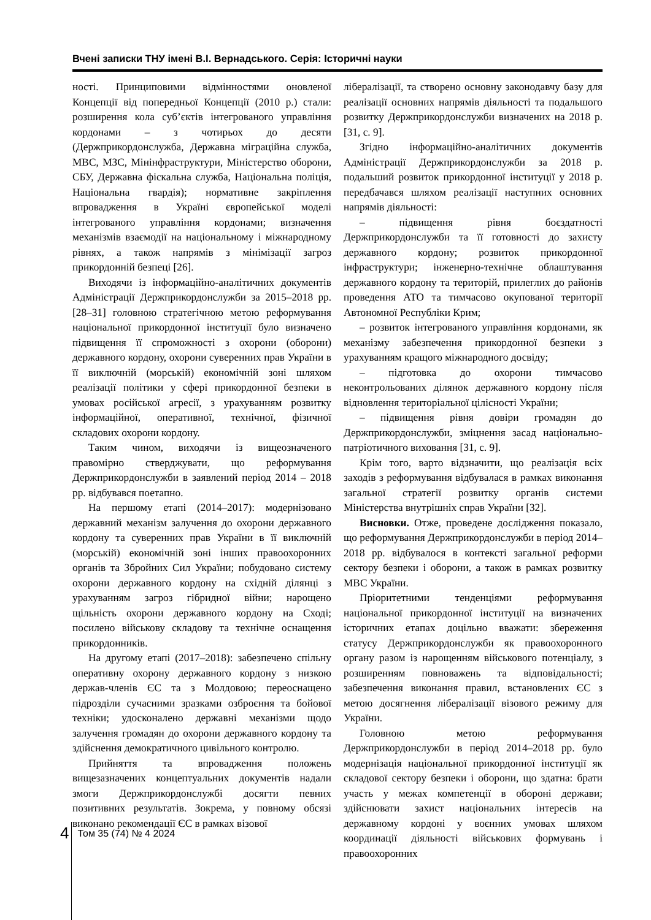Вчені записки ТНУ імені В.І. Вернадського. Серія: Історичні науки
ності. Принциповими відмінностями оновленої Концепції від попередньої Концепції (2010 р.) стали: розширення кола суб’єктів інтегрованого управління кордонами – з чотирьох до десяти (Держприкордонслужба, Державна міграційна служба, МВС, МЗС, Мінінфраструктури, Міністерство оборони, СБУ, Державна фіскальна служба, Національна поліція, Національна гвардія); нормативне закріплення впровадження в Україні європейської моделі інтегрованого управління кордонами; визначення механізмів взаємодії на національному і міжнародному рівнях, а також напрямів з мінімізації загроз прикордонній безпеці [26].
Виходячи із інформаційно-аналітичних документів Адміністрації Держприкордонслужби за 2015–2018 рр. [28–31] головною стратегічною метою реформування національної прикордонної інституції було визначено підвищення її спроможності з охорони (оборони) державного кордону, охорони суверенних прав України в її виключній (морській) економічній зоні шляхом реалізації політики у сфері прикордонної безпеки в умовах російської агресії, з урахуванням розвитку інформаційної, оперативної, технічної, фізичної складових охорони кордону.
Таким чином, виходячи із вищеозначеного правомірно стверджувати, що реформування Держприкордонслужби в заявлений період 2014 – 2018 рр. відбувався поетапно.
На першому етапі (2014–2017): модернізовано державний механізм залучення до охорони державного кордону та суверенних прав України в її виключній (морській) економічній зоні інших правоохоронних органів та Збройних Сил України; побудовано систему охорони державного кордону на східній ділянці з урахуванням загроз гібридної війни; нарощено щільність охорони державного кордону на Сході; посилено військову складову та технічне оснащення прикордонників.
На другому етапі (2017–2018): забезпечено спільну оперативну охорону державного кордону з низкою держав-членів ЄС та з Молдовою; переоснащено підрозділи сучасними зразками озброєння та бойової техніки; удосконалено державні механізми щодо залучення громадян до охорони державного кордону та здійснення демократичного цивільного контролю.
Прийняття та впровадження положень вищезазначених концептуальних документів надали змоги Держприкордонслужбі досягти певних позитивних результатів. Зокрема, у повному обсязі виконано рекомендації ЄС в рамках візової
лібералізації, та створено основну законодавчу базу для реалізації основних напрямів діяльності та подальшого розвитку Держприкордонслужби визначених на 2018 р. [31, с. 9].
Згідно інформаційно-аналітичних документів Адміністрації Держприкордонслужби за 2018 р. подальший розвиток прикордонної інституції у 2018 р. передбачався шляхом реалізації наступних основних напрямів діяльності:
– підвищення рівня боєздатності Держприкордонслужби та її готовності до захисту державного кордону; розвиток прикордонної інфраструктури; інженерно-технічне облаштування державного кордону та територій, прилеглих до районів проведення АТО та тимчасово окупованої території Автономної Республіки Крим;
– розвиток інтегрованого управління кордонами, як механізму забезпечення прикордонної безпеки з урахуванням кращого міжнародного досвіду;
– підготовка до охорони тимчасово неконтрольованих ділянок державного кордону після відновлення територіальної цілісності України;
– підвищення рівня довіри громадян до Держприкордонслужби, зміцнення засад національно-патріотичного виховання [31, с. 9].
Крім того, варто відзначити, що реалізація всіх заходів з реформування відбувалася в рамках виконання загальної стратегії розвитку органів системи Міністерства внутрішніх справ України [32].
Висновки. Отже, проведене дослідження показало, що реформування Держприкордонслужби в період 2014–2018 рр. відбувалося в контексті загальної реформи сектору безпеки і оборони, а також в рамках розвитку МВС України.
Пріоритетними тенденціями реформування національної прикордонної інституції на визначених історичних етапах доцільно вважати: збереження статусу Держприкордонслужби як правоохоронного органу разом із нарощенням військового потенціалу, з розширенням повноважень та відповідальності; забезпечення виконання правил, встановлених ЄС з метою досягнення лібералізації візового режиму для України.
Головною метою реформування Держприкордонслужби в період 2014–2018 рр. було модернізація національної прикордонної інституції як складової сектору безпеки і оборони, що здатна: брати участь у межах компетенції в обороні держави; здійснювати захист національних інтересів на державному кордоні у воєнних умовах шляхом координації діяльності військових формувань і правоохоронних
4 Том 35 (74) № 4 2024